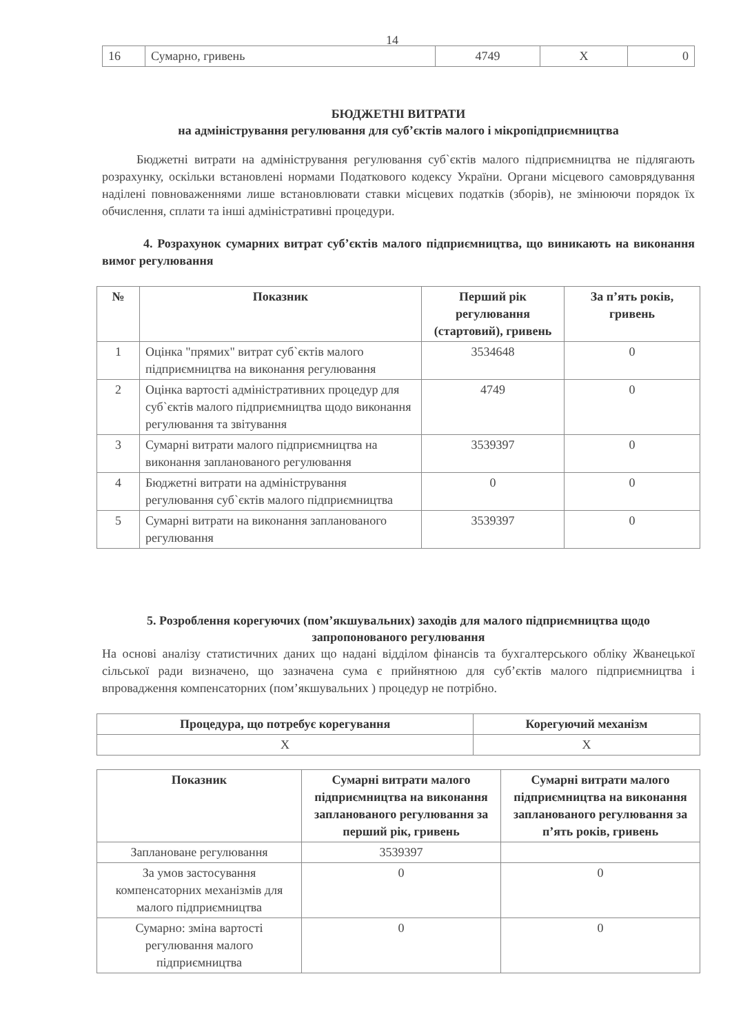14
| 16 | Сумарно, гривень | 4749 | X | 0 |
БЮДЖЕТНІ ВИТРАТИ
на адміністрування регулювання для суб’єктів малого і мікропідприємництва
Бюджетні витрати на адміністрування регулювання суб`єктів малого підприємництва не підлягають розрахунку, оскільки встановлені нормами Податкового кодексу України. Органи місцевого самоврядування наділені повноваженнями лише встановлювати ставки місцевих податків (зборів), не змінюючи порядок їх обчислення, сплати та інші адміністративні процедури.
4. Розрахунок сумарних витрат суб’єктів малого підприємництва, що виникають на виконання вимог регулювання
| № | Показник | Перший рік регулювання (стартовий), гривень | За п’ять років, гривень |
| --- | --- | --- | --- |
| 1 | Оцінка "прямих" витрат суб`єктів малого підприємництва на виконання регулювання | 3534648 | 0 |
| 2 | Оцінка вартості адміністративних процедур для суб`єктів малого підприємництва щодо виконання регулювання та звітування | 4749 | 0 |
| 3 | Сумарні витрати малого підприємництва на виконання запланованого регулювання | 3539397 | 0 |
| 4 | Бюджетні витрати на адміністрування регулювання суб`єктів малого підприємництва | 0 | 0 |
| 5 | Сумарні витрати на виконання запланованого регулювання | 3539397 | 0 |
5. Розроблення корегуючих (пом’якшувальних) заходів для малого підприємництва щодо запропонованого регулювання
На основі аналізу статистичних даних що надані відділом фінансів та бухгалтерського обліку Жванецької сільської ради визначено, що зазначена сума є прийнятною для суб’єктів малого підприємництва і впровадження компенсаторних (пом’якшувальних ) процедур не потрібно.
| Процедура, що потребує корегування | Корегуючий механізм |
| --- | --- |
| X | X |
| Показник | Сумарні витрати малого підприємництва на виконання запланованого регулювання за перший рік, гривень | Сумарні витрати малого підприємництва на виконання запланованого регулювання за п’ять років, гривень |
| --- | --- | --- |
| Заплановане регулювання | 3539397 | |
| За умов застосування компенсаторних механізмів для малого підприємництва | 0 | 0 |
| Сумарно: зміна вартості регулювання малого підприємництва | 0 | 0 |